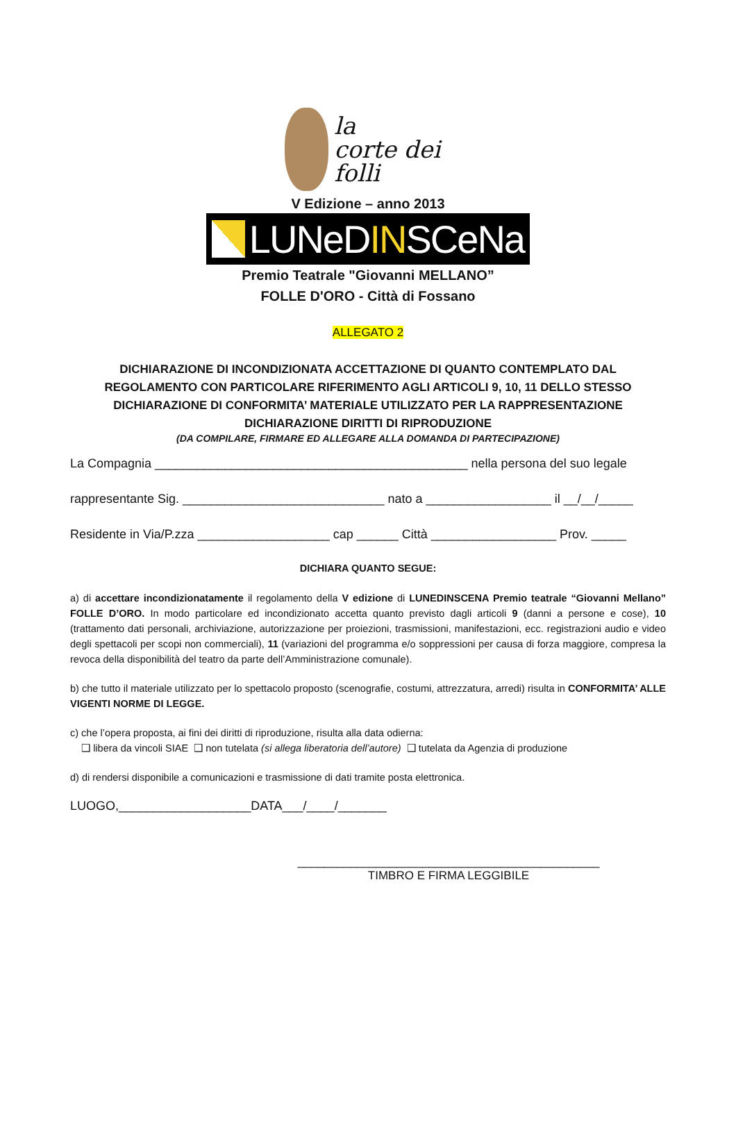la
corte dei folli
V Edizione – anno 2013
LUNeDINSCeNa
Premio Teatrale "Giovanni MELLANO”
FOLLE D'ORO - Città di Fossano
ALLEGATO 2
DICHIARAZIONE DI INCONDIZIONATA ACCETTAZIONE DI QUANTO CONTEMPLATO DAL
REGOLAMENTO CON PARTICOLARE RIFERIMENTO AGLI ARTICOLI 9, 10, 11 DELLO STESSO
DICHIARAZIONE DI CONFORMITA’ MATERIALE UTILIZZATO PER LA RAPPRESENTAZIONE
DICHIARAZIONE DIRITTI DI RIPRODUZIONE
(DA COMPILARE, FIRMARE ED ALLEGARE ALLA DOMANDA DI PARTECIPAZIONE)
La Compagnia _____________________________________________ nella persona del suo legale
rappresentante Sig. _____________________________ nato a __________________ il __/__/_____
Residente in Via/P.zza ___________________ cap ______ Città __________________ Prov. _____
DICHIARA QUANTO SEGUE:
a) di accettare incondizionatamente il regolamento della V edizione di LUNEDINSCENA Premio teatrale “Giovanni Mellano” FOLLE D’ORO. In modo particolare ed incondizionato accetta quanto previsto dagli articoli 9 (danni a persone e cose), 10 (trattamento dati personali, archiviazione, autorizzazione per proiezioni, trasmissioni, manifestazioni, ecc. registrazioni audio e video degli spettacoli per scopi non commerciali), 11 (variazioni del programma e/o soppressioni per causa di forza maggiore, compresa la revoca della disponibilità del teatro da parte dell’Amministrazione comunale).
b) che tutto il materiale utilizzato per lo spettacolo proposto (scenografie, costumi, attrezzatura, arredi) risulta in CONFORMITA’ ALLE VIGENTI NORME DI LEGGE.
c) che l’opera proposta, ai fini dei diritti di riproduzione, risulta alla data odierna:
❑ libera da vincoli SIAE ❑ non tutelata (si allega liberatoria dell’autore) ❑ tutelata da Agenzia di produzione
d) di rendersi disponibile a comunicazioni e trasmissione di dati tramite posta elettronica.
LUOGO,___________________DATA___/____/_______
______________________________________________
TIMBRO E FIRMA LEGGIBILE